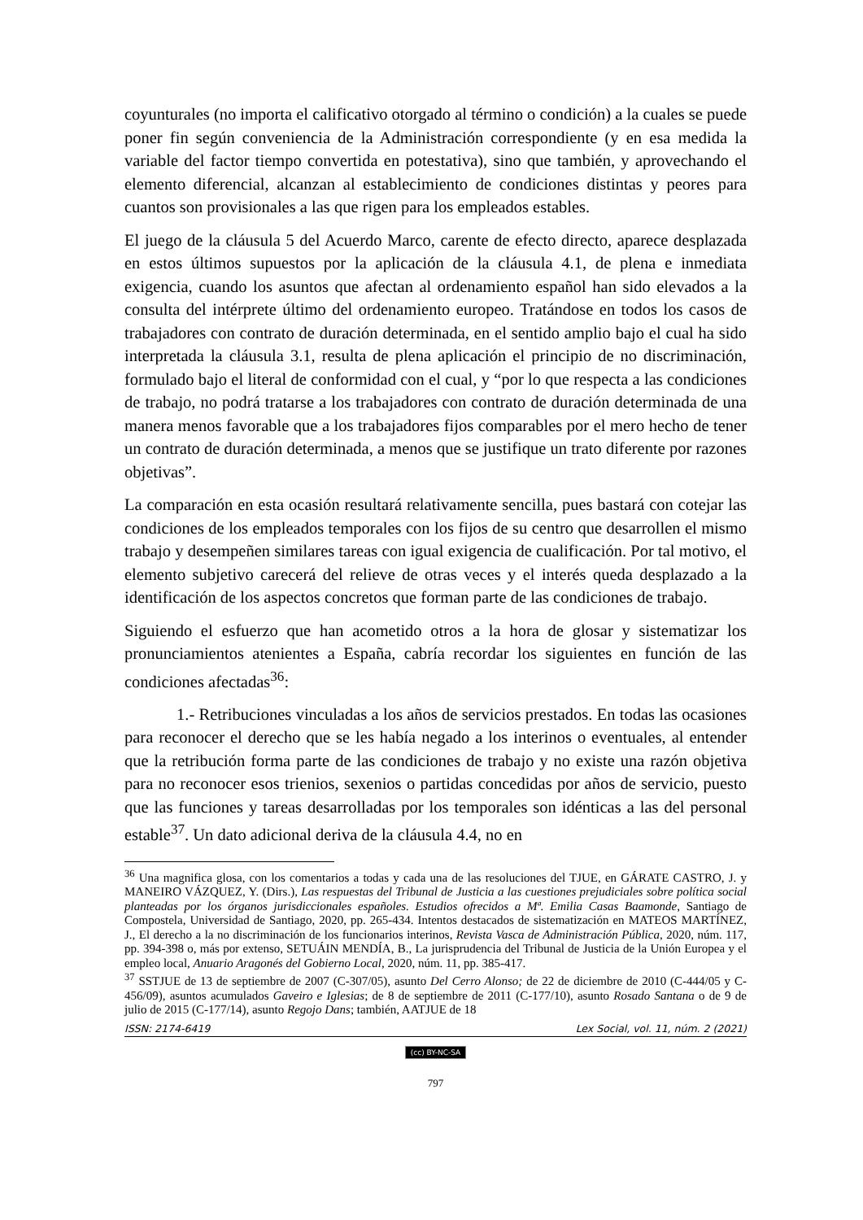coyunturales (no importa el calificativo otorgado al término o condición) a la cuales se puede poner fin según conveniencia de la Administración correspondiente (y en esa medida la variable del factor tiempo convertida en potestativa), sino que también, y aprovechando el elemento diferencial, alcanzan al establecimiento de condiciones distintas y peores para cuantos son provisionales a las que rigen para los empleados estables.
El juego de la cláusula 5 del Acuerdo Marco, carente de efecto directo, aparece desplazada en estos últimos supuestos por la aplicación de la cláusula 4.1, de plena e inmediata exigencia, cuando los asuntos que afectan al ordenamiento español han sido elevados a la consulta del intérprete último del ordenamiento europeo. Tratándose en todos los casos de trabajadores con contrato de duración determinada, en el sentido amplio bajo el cual ha sido interpretada la cláusula 3.1, resulta de plena aplicación el principio de no discriminación, formulado bajo el literal de conformidad con el cual, y “por lo que respecta a las condiciones de trabajo, no podrá tratarse a los trabajadores con contrato de duración determinada de una manera menos favorable que a los trabajadores fijos comparables por el mero hecho de tener un contrato de duración determinada, a menos que se justifique un trato diferente por razones objetivas”.
La comparación en esta ocasión resultará relativamente sencilla, pues bastará con cotejar las condiciones de los empleados temporales con los fijos de su centro que desarrollen el mismo trabajo y desempeñen similares tareas con igual exigencia de cualificación. Por tal motivo, el elemento subjetivo carecerá del relieve de otras veces y el interés queda desplazado a la identificación de los aspectos concretos que forman parte de las condiciones de trabajo.
Siguiendo el esfuerzo que han acometido otros a la hora de glosar y sistematizar los pronunciamientos atenientes a España, cabría recordar los siguientes en función de las condiciones afectadas<sup>36</sup>:
1.- Retribuciones vinculadas a los años de servicios prestados. En todas las ocasiones para reconocer el derecho que se les había negado a los interinos o eventuales, al entender que la retribución forma parte de las condiciones de trabajo y no existe una razón objetiva para no reconocer esos trienios, sexenios o partidas concedidas por años de servicio, puesto que las funciones y tareas desarrolladas por los temporales son idénticas a las del personal estable<sup>37</sup>. Un dato adicional deriva de la cláusula 4.4, no en
<sup>36</sup> Una magnifica glosa, con los comentarios a todas y cada una de las resoluciones del TJUE, en GÁRATE CASTRO, J. y MANEIRO VÁZQUEZ, Y. (Dirs.), Las respuestas del Tribunal de Justicia a las cuestiones prejudiciales sobre política social planteadas por los órganos jurisdiccionales españoles. Estudios ofrecidos a Mª. Emilia Casas Baamonde, Santiago de Compostela, Universidad de Santiago, 2020, pp. 265-434. Intentos destacados de sistematización en MATEOS MARTÍNEZ, J., El derecho a la no discriminación de los funcionarios interinos, Revista Vasca de Administración Pública, 2020, núm. 117, pp. 394-398 o, más por extenso, SETUÁIN MENDÍA, B., La jurisprudencia del Tribunal de Justicia de la Unión Europea y el empleo local, Anuario Aragonés del Gobierno Local, 2020, núm. 11, pp. 385-417.
<sup>37</sup> SSTJUE de 13 de septiembre de 2007 (C-307/05), asunto Del Cerro Alonso; de 22 de diciembre de 2010 (C-444/05 y C-456/09), asuntos acumulados Gaveiro e Iglesias; de 8 de septiembre de 2011 (C-177/10), asunto Rosado Santana o de 9 de julio de 2015 (C-177/14), asunto Regojo Dans; también, AATJUE de 18
ISSN: 2174-6419 Lex Social, vol. 11, núm. 2 (2021)
(cc) BY-NC-SA
797